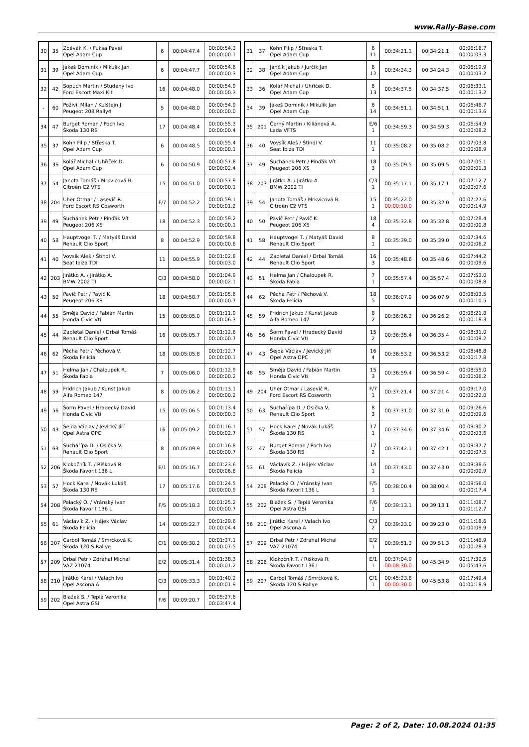www.Rally-Base.com
| 30 | 35 | Zpěvák K. / Fuksa Pavel Opel Adam Cup | 6 | 00:04:47.4 | 00:00:54.3 00:00:00.1 |
| 31 | 39 | Jakeš Dominik / Mikulík Jan Opel Adam Cup | 6 | 00:04:47.7 | 00:00:54.6 00:00:00.3 |
| 32 | 42 | Sopúch Martin / Studený Ivo Ford Escort Maxi Kit | 16 | 00:04:48.0 | 00:00:54.9 00:00:00.3 |
| - | 60 | Poživil Milan / Kulštejn J. Peugeot 208 Rally4 | 5 | 00:04:48.0 | 00:00:54.9 00:00:00.0 |
| 34 | 47 | Burget Roman / Poch Ivo Škoda 130 RS | 17 | 00:04:48.4 | 00:00:55.3 00:00:00.4 |
| 35 | 37 | Kohn Filip / Střeska T. Opel Adam Cup | 6 | 00:04:48.5 | 00:00:55.4 00:00:00.1 |
| 36 | 36 | Kolář Michal / Uhříček D. Opel Adam Cup | 6 | 00:04:50.9 | 00:00:57.8 00:00:02.4 |
| 37 | 54 | Janota Tomáš / Mrkvicová B. Citroën C2 VTS | 15 | 00:04:51.0 | 00:00:57.9 00:00:00.1 |
| 38 | 204 | Uher Otmar / Lasevič R. Ford Escort RS Cosworth | F/7 | 00:04:52.2 | 00:00:59.1 00:00:01.2 |
| 39 | 49 | Suchánek Petr / Pinďák Vít Peugeot 206 XS | 18 | 00:04:52.3 | 00:00:59.2 00:00:00.1 |
| 40 | 58 | Hauptvogel T. / Matyáš David Renault Clio Sport | 8 | 00:04:52.9 | 00:00:59.8 00:00:00.6 |
| 41 | 40 | Vovsík Aleš / Štindl V. Seat Ibiza TDI | 11 | 00:04:55.9 | 00:01:02.8 00:00:03.0 |
| 42 | 203 | Jirátko A. / Jirátko A. BMW 2002 TI | C/3 | 00:04:58.0 | 00:01:04.9 00:00:02.1 |
| 43 | 50 | Pavič Petr / Pavič K. Peugeot 206 XS | 18 | 00:04:58.7 | 00:01:05.6 00:00:00.7 |
| 44 | 55 | Směja David / Fabián Martin Honda Civic Vti | 15 | 00:05:05.0 | 00:01:11.9 00:00:06.3 |
| 45 | 44 | Zapletal Daniel / Drbal Tomáš Renault Clio Sport | 16 | 00:05:05.7 | 00:01:12.6 00:00:00.7 |
| 46 | 62 | Pěcha Petr / Pěchová V. Škoda Felicia | 18 | 00:05:05.8 | 00:01:12.7 00:00:00.1 |
| 47 | 51 | Helma Jan / Chaloupek R. Škoda Fabia | 7 | 00:05:06.0 | 00:01:12.9 00:00:00.2 |
| 48 | 59 | Fridrich Jakub / Kunst Jakub Alfa Romeo 147 | 8 | 00:05:06.2 | 00:01:13.1 00:00:00.2 |
| 49 | 56 | Šorm Pavel / Hradecký David Honda Civic Vti | 15 | 00:05:06.5 | 00:01:13.4 00:00:00.3 |
| 50 | 43 | Šejda Václav / Jevický Jiří Opel Astra OPC | 16 | 00:05:09.2 | 00:01:16.1 00:00:02.7 |
| 51 | 63 | Suchařípa D. / Osička V. Renault Clio Sport | 8 | 00:05:09.9 | 00:01:16.8 00:00:00.7 |
| 52 | 206 | Klokočník T. / Rišková R. Škoda Favorit 136 L | E/1 | 00:05:16.7 | 00:01:23.6 00:00:06.8 |
| 53 | 57 | Hock Karel / Novák Lukáš Škoda 130 RS | 17 | 00:05:17.6 | 00:01:24.5 00:00:00.9 |
| 54 | 208 | Palacký O. / Vránský Ivan Škoda Favorit 136 L | F/5 | 00:05:18.3 | 00:01:25.2 00:00:00.7 |
| 55 | 61 | Václavík Z. / Hájek Václav Škoda Felicia | 14 | 00:05:22.7 | 00:01:29.6 00:00:04.4 |
| 56 | 207 | Carbol Tomáš / Smrčková K. Škoda 120 S Rallye | C/1 | 00:05:30.2 | 00:01:37.1 00:00:07.5 |
| 57 | 209 | Drbal Petr / Zdráhal Michal VAZ 21074 | E/2 | 00:05:31.4 | 00:01:38.3 00:00:01.2 |
| 58 | 210 | Jirátko Karel / Valach Ivo Opel Ascona A | C/3 | 00:05:33.3 | 00:01:40.2 00:00:01.9 |
| 59 | 202 | Blažek S. / Teplá Veronika Opel Astra GSi | F/6 | 00:09:20.7 | 00:05:27.6 00:03:47.4 |
| 31 | 37 | Kohn Filip / Střeska T. Opel Adam Cup | 6 11 | 00:34:21.1 | 00:34:21.1 | 00:06:16.7 00:00:03.3 |
| 32 | 38 | Jančík Jakub / Jurčík Jan Opel Adam Cup | 6 12 | 00:34:24.3 | 00:34:24.3 | 00:06:19.9 00:00:03.2 |
| 33 | 36 | Kolář Michal / Uhříček D. Opel Adam Cup | 6 13 | 00:34:37.5 | 00:34:37.5 | 00:06:33.1 00:00:13.2 |
| 34 | 39 | Jakeš Dominik / Mikulík Jan Opel Adam Cup | 6 14 | 00:34:51.1 | 00:34:51.1 | 00:06:46.7 00:00:13.6 |
| 35 | 201 | Černý Martin / Kiliánová A. Lada VFTS | E/6 1 | 00:34:59.3 | 00:34:59.3 | 00:06:54.9 00:00:08.2 |
| 36 | 40 | Vovsík Aleš / Štindl V. Seat Ibiza TDI | 11 1 | 00:35:08.2 | 00:35:08.2 | 00:07:03.8 00:00:08.9 |
| 37 | 49 | Suchánek Petr / Pinďák Vít Peugeot 206 XS | 18 3 | 00:35:09.5 | 00:35:09.5 | 00:07:05.1 00:00:01.3 |
| 38 | 203 | Jirátko A. / Jirátko A. BMW 2002 TI | C/3 1 | 00:35:17.1 | 00:35:17.1 | 00:07:12.7 00:00:07.6 |
| 39 | 54 | Janota Tomáš / Mrkvicová B. Citroën C2 VTS | 15 1 | 00:35:22.0 00:00:10.0 | 00:35:32.0 | 00:07:27.6 00:00:14.9 |
| 40 | 50 | Pavič Petr / Pavič K. Peugeot 206 XS | 18 4 | 00:35:32.8 | 00:35:32.8 | 00:07:28.4 00:00:00.8 |
| 41 | 58 | Hauptvogel T. / Matyáš David Renault Clio Sport | 8 1 | 00:35:39.0 | 00:35:39.0 | 00:07:34.6 00:00:06.2 |
| 42 | 44 | Zapletal Daniel / Drbal Tomáš Renault Clio Sport | 16 3 | 00:35:48.6 | 00:35:48.6 | 00:07:44.2 00:00:09.6 |
| 43 | 51 | Helma Jan / Chaloupek R. Škoda Fabia | 7 1 | 00:35:57.4 | 00:35:57.4 | 00:07:53.0 00:00:08.8 |
| 44 | 62 | Pěcha Petr / Pěchová V. Škoda Felicia | 18 5 | 00:36:07.9 | 00:36:07.9 | 00:08:03.5 00:00:10.5 |
| 45 | 59 | Fridrich Jakub / Kunst Jakub Alfa Romeo 147 | 8 2 | 00:36:26.2 | 00:36:26.2 | 00:08:21.8 00:00:18.3 |
| 46 | 56 | Šorm Pavel / Hradecký David Honda Civic Vti | 15 2 | 00:36:35.4 | 00:36:35.4 | 00:08:31.0 00:00:09.2 |
| 47 | 43 | Šejda Václav / Jevický Jiří Opel Astra OPC | 16 4 | 00:36:53.2 | 00:36:53.2 | 00:08:48.8 00:00:17.8 |
| 48 | 55 | Směja David / Fabián Martin Honda Civic Vti | 15 3 | 00:36:59.4 | 00:36:59.4 | 00:08:55.0 00:00:06.2 |
| 49 | 204 | Uher Otmar / Lasevič R. Ford Escort RS Cosworth | F/7 1 | 00:37:21.4 | 00:37:21.4 | 00:09:17.0 00:00:22.0 |
| 50 | 63 | Suchařípa D. / Osička V. Renault Clio Sport | 8 3 | 00:37:31.0 | 00:37:31.0 | 00:09:26.6 00:00:09.6 |
| 51 | 57 | Hock Karel / Novák Lukáš Škoda 130 RS | 17 1 | 00:37:34.6 | 00:37:34.6 | 00:09:30.2 00:00:03.6 |
| 52 | 47 | Burget Roman / Poch Ivo Škoda 130 RS | 17 2 | 00:37:42.1 | 00:37:42.1 | 00:09:37.7 00:00:07.5 |
| 53 | 61 | Václavík Z. / Hájek Václav Škoda Felicia | 14 1 | 00:37:43.0 | 00:37:43.0 | 00:09:38.6 00:00:00.9 |
| 54 | 208 | Palacký O. / Vránský Ivan Škoda Favorit 136 L | F/5 1 | 00:38:00.4 | 00:38:00.4 | 00:09:56.0 00:00:17.4 |
| 55 | 202 | Blažek S. / Teplá Veronika Opel Astra GSi | F/6 1 | 00:39:13.1 | 00:39:13.1 | 00:11:08.7 00:01:12.7 |
| 56 | 210 | Jirátko Karel / Valach Ivo Opel Ascona A | C/3 2 | 00:39:23.0 | 00:39:23.0 | 00:11:18.6 00:00:09.9 |
| 57 | 209 | Drbal Petr / Zdráhal Michal VAZ 21074 | E/2 1 | 00:39:51.3 | 00:39:51.3 | 00:11:46.9 00:00:28.3 |
| 58 | 206 | Klokočník T. / Rišková R. Škoda Favorit 136 L | E/1 1 | 00:37:04.9 00:08:30.0 | 00:45:34.9 | 00:17:30.5 00:05:43.6 |
| 59 | 207 | Carbol Tomáš / Smrčková K. Škoda 120 S Rallye | C/1 1 | 00:45:23.8 00:00:30.0 | 00:45:53.8 | 00:17:49.4 00:00:18.9 |
Page: 2 of 2, Date: 10.08.2024 01:35